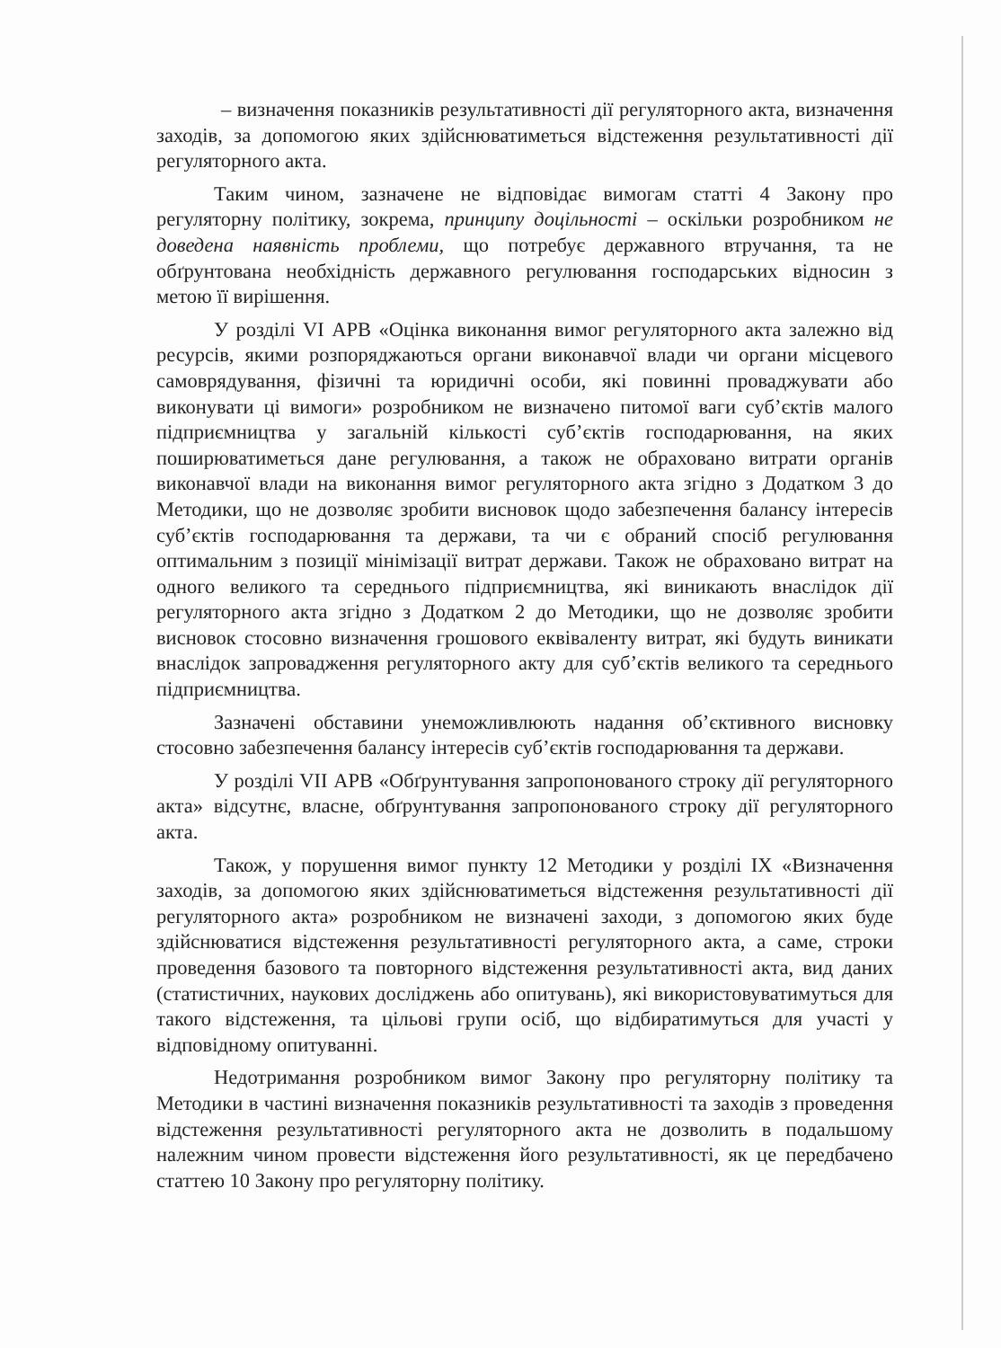– визначення показників результативності дії регуляторного акта, визначення заходів, за допомогою яких здійснюватиметься відстеження результативності дії регуляторного акта.
Таким чином, зазначене не відповідає вимогам статті 4 Закону про регуляторну політику, зокрема, принципу доцільності – оскільки розробником не доведена наявність проблеми, що потребує державного втручання, та не обґрунтована необхідність державного регулювання господарських відносин з метою її вирішення.
У розділі VI АРВ «Оцінка виконання вимог регуляторного акта залежно від ресурсів, якими розпоряджаються органи виконавчої влади чи органи місцевого самоврядування, фізичні та юридичні особи, які повинні проваджувати або виконувати ці вимоги» розробником не визначено питомої ваги суб’єктів малого підприємництва у загальній кількості суб’єктів господарювання, на яких поширюватиметься дане регулювання, а також не обраховано витрати органів виконавчої влади на виконання вимог регуляторного акта згідно з Додатком 3 до Методики, що не дозволяє зробити висновок щодо забезпечення балансу інтересів суб’єктів господарювання та держави, та чи є обраний спосіб регулювання оптимальним з позиції мінімізації витрат держави. Також не обраховано витрат на одного великого та середнього підприємництва, які виникають внаслідок дії регуляторного акта згідно з Додатком 2 до Методики, що не дозволяє зробити висновок стосовно визначення грошового еквіваленту витрат, які будуть виникати внаслідок запровадження регуляторного акту для суб’єктів великого та середнього підприємництва.
Зазначені обставини унеможливлюють надання об’єктивного висновку стосовно забезпечення балансу інтересів суб’єктів господарювання та держави.
У розділі VII АРВ «Обґрунтування запропонованого строку дії регуляторного акта» відсутнє, власне, обґрунтування запропонованого строку дії регуляторного акта.
Також, у порушення вимог пункту 12 Методики у розділі IX «Визначення заходів, за допомогою яких здійснюватиметься відстеження результативності дії регуляторного акта» розробником не визначені заходи, з допомогою яких буде здійснюватися відстеження результативності регуляторного акта, а саме, строки проведення базового та повторного відстеження результативності акта, вид даних (статистичних, наукових досліджень або опитувань), які використовуватимуться для такого відстеження, та цільові групи осіб, що відбиратимуться для участі у відповідному опитуванні.
Недотримання розробником вимог Закону про регуляторну політику та Методики в частині визначення показників результативності та заходів з проведення відстеження результативності регуляторного акта не дозволить в подальшому належним чином провести відстеження його результативності, як це передбачено статтею 10 Закону про регуляторну політику.